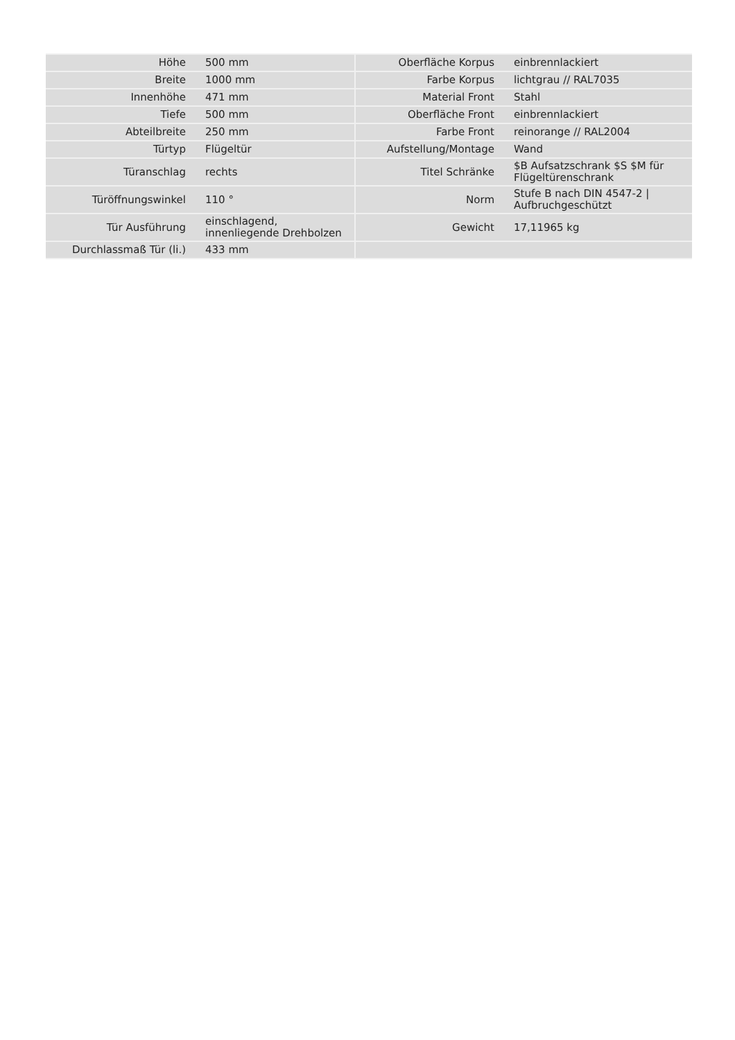| Höhe | 500 mm | | Oberfläche Korpus | einbrennlackiert |
| Breite | 1000 mm | | Farbe Korpus | lichtgrau // RAL7035 |
| Innenhöhe | 471 mm | | Material Front | Stahl |
| Tiefe | 500 mm | | Oberfläche Front | einbrennlackiert |
| Abteilbreite | 250 mm | | Farbe Front | reinorange // RAL2004 |
| Türtyp | Flügeltür | | Aufstellung/Montage | Wand |
| Türanschlag | rechts | | Titel Schränke | $B Aufsatzschrank $S $M für Flügeltürenschrank |
| Türöffnungswinkel | 110 ° | | Norm | Stufe B nach DIN 4547-2 / Aufbruchgeschützt |
| Tür Ausführung | einschlagend, innenliegende Drehbolzen | | Gewicht | 17,11965 kg |
| Durchlassmaß Tür (li.) | 433 mm | | | |